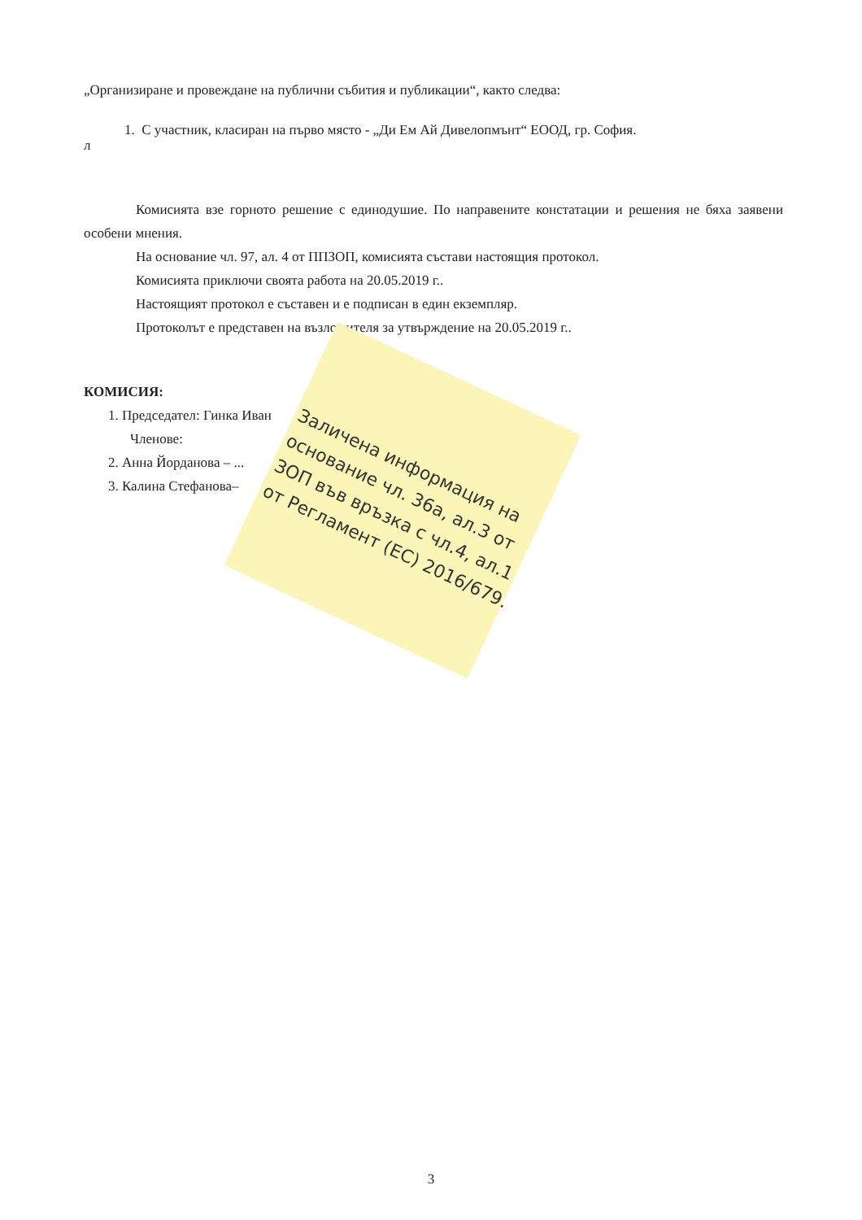„Организиране и провеждане на публични събития и публикации“, както следва:
1. С участник, класиран на първо място - „Ди Ем Ай Дивелопмънт“ ЕООД, гр. София.
л
Комисията взе горното решение с единодушие. По направените констатации и решения не бяха заявени особени мнения.
На основание чл. 97, ал. 4 от ППЗОП, комисията състави настоящия протокол.
Комисията приключи своята работа на 20.05.2019 г..
Настоящият протокол е съставен и е подписан в един екземпляр.
Протоколът е представен на възложителя за утвърждение на 20.05.2019 г..
КОМИСИЯ:
1. Председател: Гинка Иван
Членове:
2. Анна Йорданова – ...
3. Калина Стефанова–
Заличена информация на основание чл. 36а, ал.3 от ЗОП във връзка с чл.4, ал.1 от Регламент (ЕС) 2016/679.
3